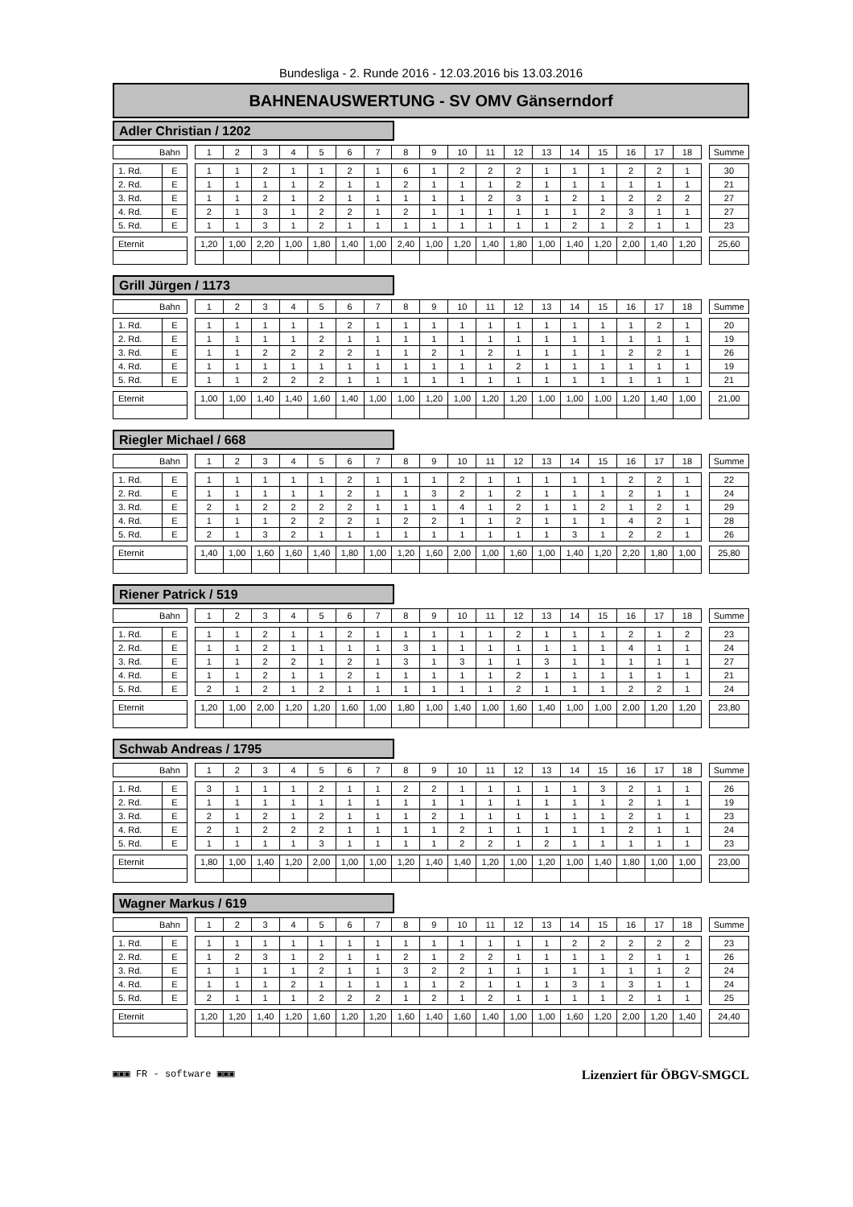Bundesliga - 2. Runde 2016 - 12.03.2016 bis 13.03.2016
BAHNENAUSWERTUNG - SV OMV Gänserndorf
Adler Christian / 1202
| Bahn | | | 1 | 2 | 3 | 4 | 5 | 6 | 7 | 8 | 9 | 10 | 11 | 12 | 13 | 14 | 15 | 16 | 17 | 18 | | Summe |
| 1. Rd. | E | | 1 | 1 | 2 | 1 | 1 | 2 | 1 | 6 | 1 | 2 | 2 | 2 | 1 | 1 | 1 | 2 | 2 | 1 | | 30 |
| 2. Rd. | E | | 1 | 1 | 1 | 1 | 2 | 1 | 1 | 2 | 1 | 1 | 1 | 2 | 1 | 1 | 1 | 1 | 1 | 1 | | 21 |
| 3. Rd. | E | | 1 | 1 | 2 | 1 | 2 | 1 | 1 | 1 | 1 | 1 | 2 | 3 | 1 | 2 | 1 | 2 | 2 | 2 | | 27 |
| 4. Rd. | E | | 2 | 1 | 3 | 1 | 2 | 2 | 1 | 2 | 1 | 1 | 1 | 1 | 1 | 1 | 2 | 3 | 1 | 1 | | 27 |
| 5. Rd. | E | | 1 | 1 | 3 | 1 | 2 | 1 | 1 | 1 | 1 | 1 | 1 | 1 | 1 | 2 | 1 | 2 | 1 | 1 | | 23 |
| Eternit | | | 1,20 | 1,00 | 2,20 | 1,00 | 1,80 | 1,40 | 1,00 | 2,40 | 1,00 | 1,20 | 1,40 | 1,80 | 1,00 | 1,40 | 1,20 | 2,00 | 1,40 | 1,20 | | 25,60 |
Grill Jürgen / 1173
| Bahn | | | 1 | 2 | 3 | 4 | 5 | 6 | 7 | 8 | 9 | 10 | 11 | 12 | 13 | 14 | 15 | 16 | 17 | 18 | | Summe |
| 1. Rd. | E | | 1 | 1 | 1 | 1 | 1 | 2 | 1 | 1 | 1 | 1 | 1 | 1 | 1 | 1 | 1 | 1 | 2 | 1 | | 20 |
| 2. Rd. | E | | 1 | 1 | 1 | 1 | 2 | 1 | 1 | 1 | 1 | 1 | 1 | 1 | 1 | 1 | 1 | 1 | 1 | 1 | | 19 |
| 3. Rd. | E | | 1 | 1 | 2 | 2 | 2 | 2 | 1 | 1 | 2 | 1 | 2 | 1 | 1 | 1 | 1 | 2 | 2 | 1 | | 26 |
| 4. Rd. | E | | 1 | 1 | 1 | 1 | 1 | 1 | 1 | 1 | 1 | 1 | 1 | 2 | 1 | 1 | 1 | 1 | 1 | 1 | | 19 |
| 5. Rd. | E | | 1 | 1 | 2 | 2 | 2 | 1 | 1 | 1 | 1 | 1 | 1 | 1 | 1 | 1 | 1 | 1 | 1 | 1 | | 21 |
| Eternit | | | 1,00 | 1,00 | 1,40 | 1,40 | 1,60 | 1,40 | 1,00 | 1,00 | 1,20 | 1,00 | 1,20 | 1,20 | 1,00 | 1,00 | 1,00 | 1,20 | 1,40 | 1,00 | | 21,00 |
Riegler Michael / 668
| Bahn | | | 1 | 2 | 3 | 4 | 5 | 6 | 7 | 8 | 9 | 10 | 11 | 12 | 13 | 14 | 15 | 16 | 17 | 18 | | Summe |
| 1. Rd. | E | | 1 | 1 | 1 | 1 | 1 | 2 | 1 | 1 | 1 | 2 | 1 | 1 | 1 | 1 | 1 | 2 | 2 | 1 | | 22 |
| 2. Rd. | E | | 1 | 1 | 1 | 1 | 1 | 2 | 1 | 1 | 3 | 2 | 1 | 2 | 1 | 1 | 1 | 2 | 1 | 1 | | 24 |
| 3. Rd. | E | | 2 | 1 | 2 | 2 | 2 | 2 | 1 | 1 | 1 | 4 | 1 | 2 | 1 | 1 | 2 | 1 | 2 | 1 | | 29 |
| 4. Rd. | E | | 1 | 1 | 1 | 2 | 2 | 2 | 1 | 2 | 2 | 1 | 1 | 2 | 1 | 1 | 1 | 4 | 2 | 1 | | 28 |
| 5. Rd. | E | | 2 | 1 | 3 | 2 | 1 | 1 | 1 | 1 | 1 | 1 | 1 | 1 | 1 | 3 | 1 | 2 | 2 | 1 | | 26 |
| Eternit | | | 1,40 | 1,00 | 1,60 | 1,60 | 1,40 | 1,80 | 1,00 | 1,20 | 1,60 | 2,00 | 1,00 | 1,60 | 1,00 | 1,40 | 1,20 | 2,20 | 1,80 | 1,00 | | 25,80 |
Riener Patrick / 519
| Bahn | | | 1 | 2 | 3 | 4 | 5 | 6 | 7 | 8 | 9 | 10 | 11 | 12 | 13 | 14 | 15 | 16 | 17 | 18 | | Summe |
| 1. Rd. | E | | 1 | 1 | 2 | 1 | 1 | 2 | 1 | 1 | 1 | 1 | 1 | 2 | 1 | 1 | 1 | 2 | 1 | 2 | | 23 |
| 2. Rd. | E | | 1 | 1 | 2 | 1 | 1 | 1 | 1 | 3 | 1 | 1 | 1 | 1 | 1 | 1 | 1 | 4 | 1 | 1 | | 24 |
| 3. Rd. | E | | 1 | 1 | 2 | 2 | 1 | 2 | 1 | 3 | 1 | 3 | 1 | 1 | 3 | 1 | 1 | 1 | 1 | 1 | | 27 |
| 4. Rd. | E | | 1 | 1 | 2 | 1 | 1 | 2 | 1 | 1 | 1 | 1 | 1 | 2 | 1 | 1 | 1 | 1 | 1 | 1 | | 21 |
| 5. Rd. | E | | 2 | 1 | 2 | 1 | 2 | 1 | 1 | 1 | 1 | 1 | 1 | 2 | 1 | 1 | 1 | 2 | 2 | 1 | | 24 |
| Eternit | | | 1,20 | 1,00 | 2,00 | 1,20 | 1,20 | 1,60 | 1,00 | 1,80 | 1,00 | 1,40 | 1,00 | 1,60 | 1,40 | 1,00 | 1,00 | 2,00 | 1,20 | 1,20 | | 23,80 |
Schwab Andreas / 1795
| Bahn | | | 1 | 2 | 3 | 4 | 5 | 6 | 7 | 8 | 9 | 10 | 11 | 12 | 13 | 14 | 15 | 16 | 17 | 18 | | Summe |
| 1. Rd. | E | | 3 | 1 | 1 | 1 | 2 | 1 | 1 | 2 | 2 | 1 | 1 | 1 | 1 | 1 | 3 | 2 | 1 | 1 | | 26 |
| 2. Rd. | E | | 1 | 1 | 1 | 1 | 1 | 1 | 1 | 1 | 1 | 1 | 1 | 1 | 1 | 1 | 1 | 2 | 1 | 1 | | 19 |
| 3. Rd. | E | | 2 | 1 | 2 | 1 | 2 | 1 | 1 | 1 | 2 | 1 | 1 | 1 | 1 | 1 | 1 | 2 | 1 | 1 | | 23 |
| 4. Rd. | E | | 2 | 1 | 2 | 2 | 2 | 1 | 1 | 1 | 1 | 2 | 1 | 1 | 1 | 1 | 1 | 2 | 1 | 1 | | 24 |
| 5. Rd. | E | | 1 | 1 | 1 | 1 | 3 | 1 | 1 | 1 | 1 | 2 | 2 | 1 | 2 | 1 | 1 | 1 | 1 | 1 | | 23 |
| Eternit | | | 1,80 | 1,00 | 1,40 | 1,20 | 2,00 | 1,00 | 1,00 | 1,20 | 1,40 | 1,40 | 1,20 | 1,00 | 1,20 | 1,00 | 1,40 | 1,80 | 1,00 | 1,00 | | 23,00 |
Wagner Markus / 619
| Bahn | | | 1 | 2 | 3 | 4 | 5 | 6 | 7 | 8 | 9 | 10 | 11 | 12 | 13 | 14 | 15 | 16 | 17 | 18 | | Summe |
| 1. Rd. | E | | 1 | 1 | 1 | 1 | 1 | 1 | 1 | 1 | 1 | 1 | 1 | 1 | 1 | 2 | 2 | 2 | 2 | 2 | | 23 |
| 2. Rd. | E | | 1 | 2 | 3 | 1 | 2 | 1 | 1 | 2 | 1 | 2 | 2 | 1 | 1 | 1 | 1 | 2 | 1 | 1 | | 26 |
| 3. Rd. | E | | 1 | 1 | 1 | 1 | 2 | 1 | 1 | 3 | 2 | 2 | 1 | 1 | 1 | 1 | 1 | 1 | 1 | 2 | | 24 |
| 4. Rd. | E | | 1 | 1 | 1 | 2 | 1 | 1 | 1 | 1 | 1 | 2 | 1 | 1 | 1 | 3 | 1 | 3 | 1 | 1 | | 24 |
| 5. Rd. | E | | 2 | 1 | 1 | 1 | 2 | 2 | 2 | 1 | 2 | 1 | 2 | 1 | 1 | 1 | 1 | 2 | 1 | 1 | | 25 |
| Eternit | | | 1,20 | 1,20 | 1,40 | 1,20 | 1,60 | 1,20 | 1,20 | 1,60 | 1,40 | 1,60 | 1,40 | 1,00 | 1,00 | 1,60 | 1,20 | 2,00 | 1,20 | 1,40 | | 24,40 |
▣▣▣ FR - software ▣▣▣ Lizenziert für ÖBGV-SMGCL